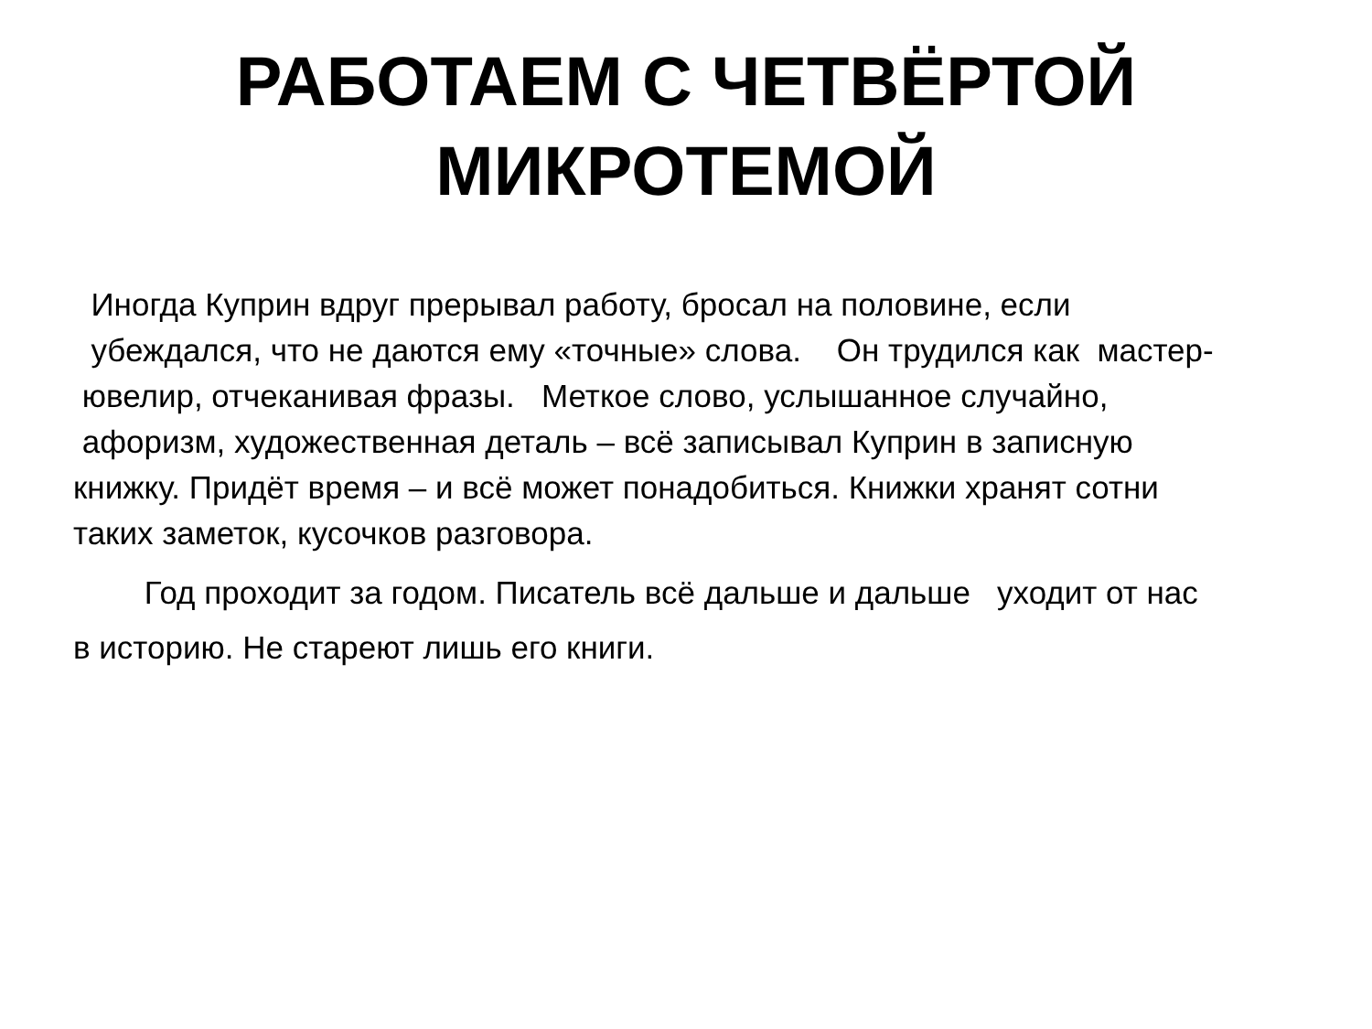РАБОТАЕМ С ЧЕТВЁРТОЙ
МИКРОТЕМОЙ
Иногда Куприн вдруг прерывал работу, бросал на половине, если убеждался, что не даются ему «точные» слова. Он трудился как мастер- ювелир, отчеканивая фразы. Меткое слово, услышанное случайно, афоризм, художественная деталь – всё записывал Куприн в записную книжку. Придёт время – и всё может понадобиться. Книжки хранят сотни таких заметок, кусочков разговора.
Год проходит за годом. Писатель всё дальше и дальше уходит от нас в историю. Не стареют лишь его книги.